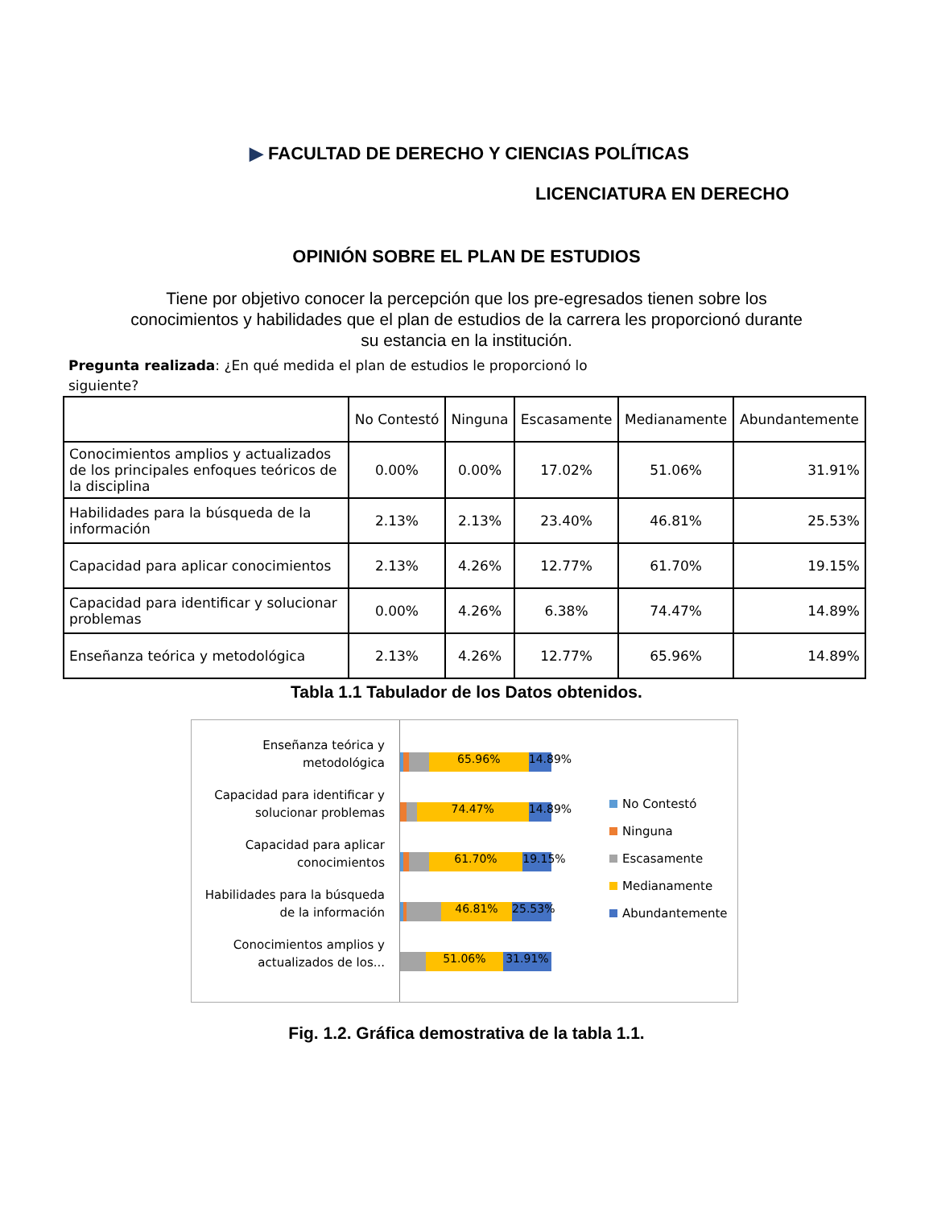▶ FACULTAD DE DERECHO Y CIENCIAS POLÍTICAS
LICENCIATURA EN DERECHO
OPINIÓN SOBRE EL PLAN DE ESTUDIOS
Tiene por objetivo conocer la percepción que los pre-egresados tienen sobre los conocimientos y habilidades que el plan de estudios de la carrera les proporcionó durante su estancia en la institución.
Pregunta realizada: ¿En qué medida el plan de estudios le proporcionó lo siguiente?
| | No Contestó | Ninguna | Escasamente | Medianamente | Abundantemente |
| --- | --- | --- | --- | --- | --- |
| Conocimientos amplios y actualizados de los principales enfoques teóricos de la disciplina | 0.00% | 0.00% | 17.02% | 51.06% | 31.91% |
| Habilidades para la búsqueda de la información | 2.13% | 2.13% | 23.40% | 46.81% | 25.53% |
| Capacidad para aplicar conocimientos | 2.13% | 4.26% | 12.77% | 61.70% | 19.15% |
| Capacidad para identificar y solucionar problemas | 0.00% | 4.26% | 6.38% | 74.47% | 14.89% |
| Enseñanza teórica y metodológica | 2.13% | 4.26% | 12.77% | 65.96% | 14.89% |
Tabla 1.1 Tabulador de los Datos obtenidos.
Enseñanza teórica y metodológica
Capacidad para identificar y solucionar problemas
Capacidad para aplicar conocimientos
Habilidades para la búsqueda de la información
Conocimientos amplios y actualizados de los...
65.96% 14.89%
74.47% 14.89%
61.70% 19.15%
46.81% 25.53%
51.06% 31.91%
No Contestó
Ninguna
Escasamente
Medianamente
Abundantemente
Fig. 1.2. Gráfica demostrativa de la tabla 1.1.